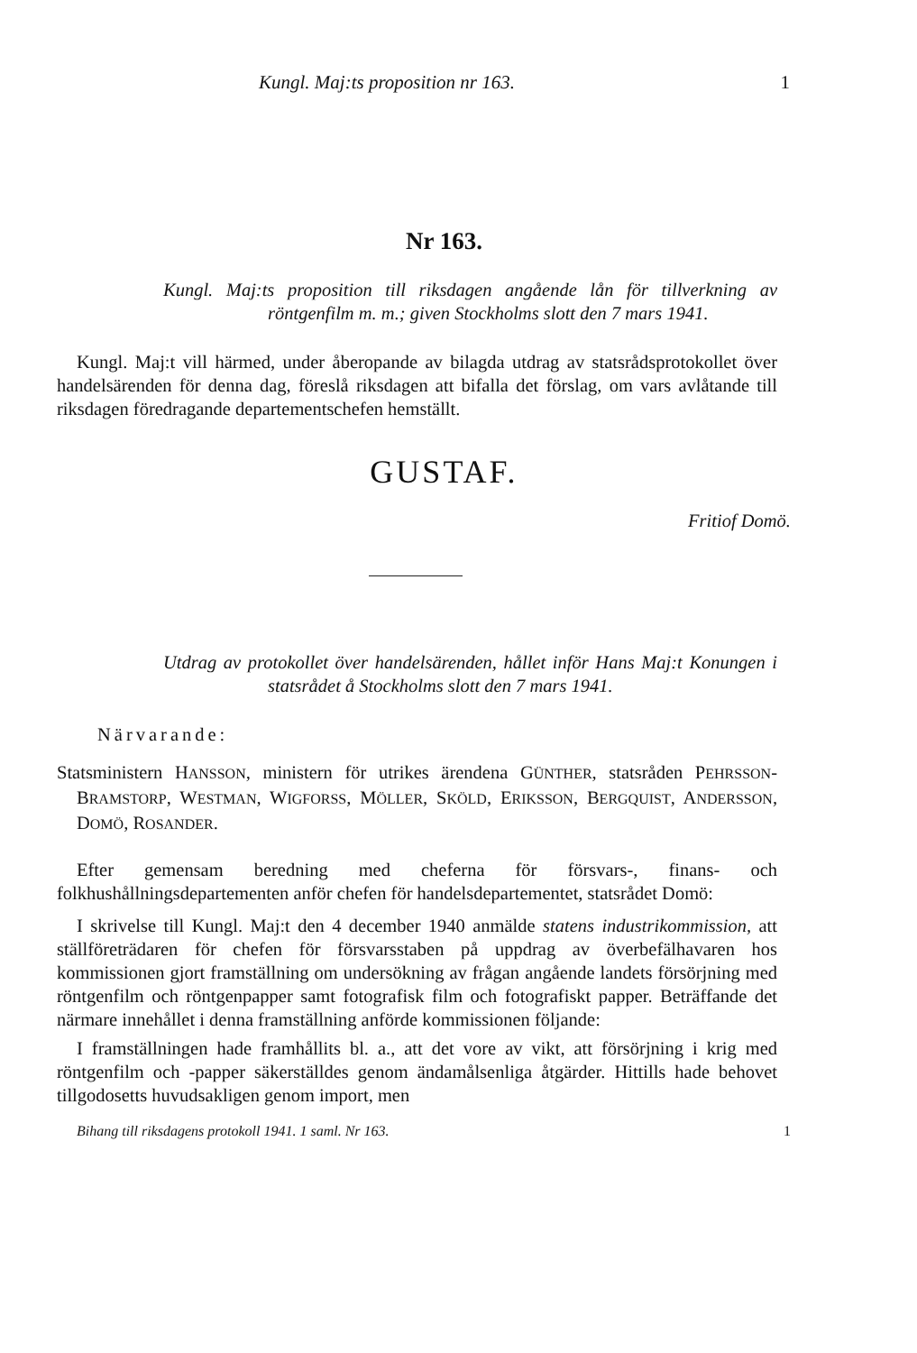Kungl. Maj:ts proposition nr 163. 1
Nr 163.
Kungl. Maj:ts proposition till riksdagen angående lån för tillverkning av röntgenfilm m. m.; given Stockholms slott den 7 mars 1941.
Kungl. Maj:t vill härmed, under åberopande av bilagda utdrag av statsrådsprotokollet över handelsärenden för denna dag, föreslå riksdagen att bifalla det förslag, om vars avlåtande till riksdagen föredragande departementschefen hemställt.
GUSTAF.
Fritiof Domö.
Utdrag av protokollet över handelsärenden, hållet inför Hans Maj:t Konungen i statsrådet å Stockholms slott den 7 mars 1941.
Närvarande:
Statsministern HANSSON, ministern för utrikes ärendena GÜNTHER, statsråden PEHRSSON-BRAMSTORP, WESTMAN, WIGFORSS, MÖLLER, SKÖLD, ERIKSSON, BERGQUIST, ANDERSSON, DOMÖ, ROSANDER.
Efter gemensam beredning med cheferna för försvars-, finans- och folkhushållningsdepartementen anför chefen för handelsdepartementet, statsrådet Domö:
I skrivelse till Kungl. Maj:t den 4 december 1940 anmälde statens industrikommission, att ställföreträdaren för chefen för försvarsstaben på uppdrag av överbefälhavaren hos kommissionen gjort framställning om undersökning av frågan angående landets försörjning med röntgenfilm och röntgenpapper samt fotografisk film och fotografiskt papper. Beträffande det närmare innehållet i denna framställning anförde kommissionen följande:
I framställningen hade framhållits bl. a., att det vore av vikt, att försörjning i krig med röntgenfilm och -papper säkerställdes genom ändamålsenliga åtgärder. Hittills hade behovet tillgodosetts huvudsakligen genom import, men
Bihang till riksdagens protokoll 1941. 1 saml. Nr 163. 1